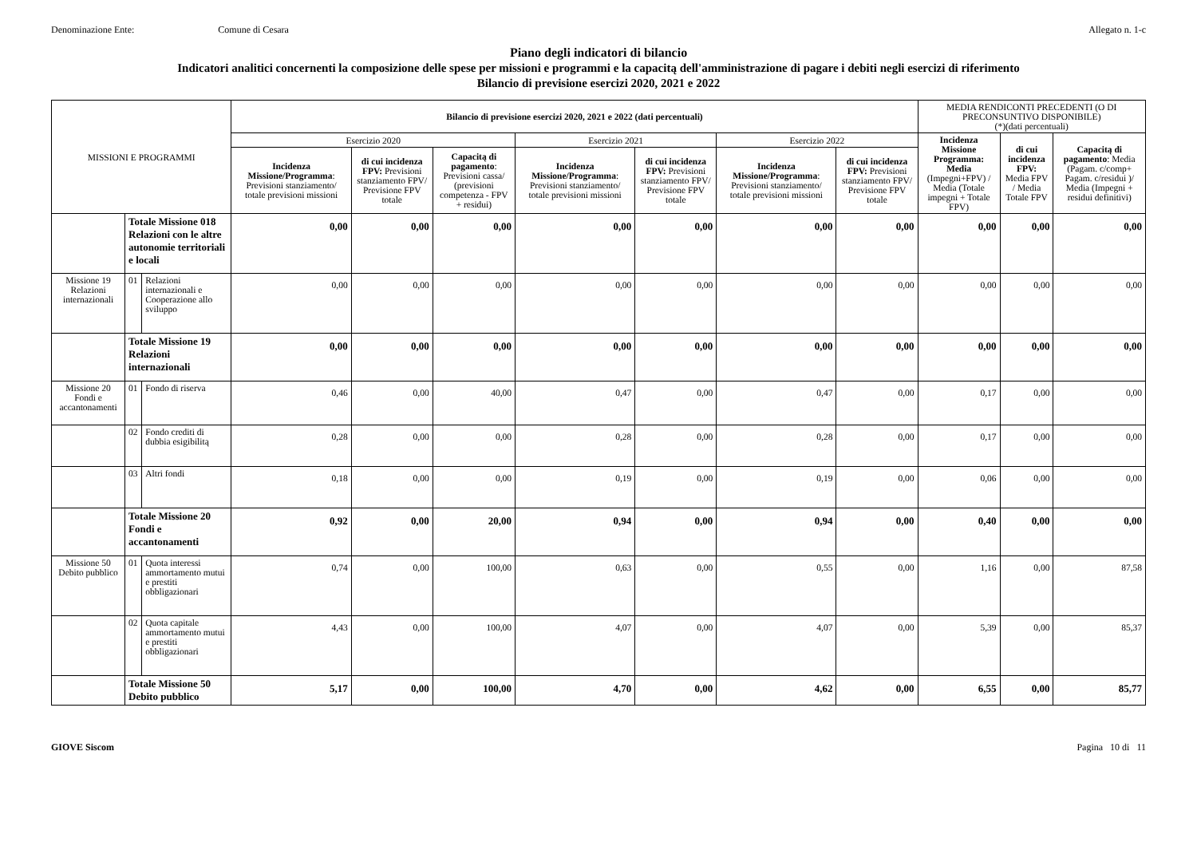Denominazione Ente: Comune di Cesara Allegato n. 1-c
Piano degli indicatori di bilancio
Indicatori analitici concernenti la composizione delle spese per missioni e programmi e la capacitą dell'amministrazione di pagare i debiti negli esercizi di riferimento
Bilancio di previsione esercizi 2020, 2021 e 2022
| MISSIONI E PROGRAMMI | | | Bilancio di previsione esercizi 2020, 2021 e 2022 (dati percentuali) | | | | | | | MEDIA RENDICONTI PRECEDENTI (O DI PRECONSUNTIVO DISPONIBILE) (*)(dati percentuali) | | |
| --- | --- | --- | --- | --- | --- | --- | --- | --- | --- | --- | --- | --- |
| | | | Esercizio 2020 | | | Esercizio 2021 | | Esercizio 2022 | | Incidenza Missione Programma: Media (Impegni+FPV) / Media (Totale impegni + Totale FPV) | di cui incidenza FPV: Media FPV / Media Totale FPV | Capacitą di pagamento : Media (Pagam. c/comp+ Pagam. c/residui )/ Media (Impegni + residui definitivi) |
| | | | Incidenza Missione/Programma : Previsioni stanziamento/ totale previsioni missioni | di cui incidenza FPV: Previsioni stanziamento FPV/ Previsione FPV totale | Capacitą di pagamento : Previsioni cassa/ (previsioni competenza - FPV + residui) | Incidenza Missione/Programma : Previsioni stanziamento/ totale previsioni missioni | di cui incidenza FPV: Previsioni stanziamento FPV/ Previsione FPV totale | Incidenza Missione/Programma : Previsioni stanziamento/ totale previsioni missioni | di cui incidenza FPV: Previsioni stanziamento FPV/ Previsione FPV totale | | | |
| | Totale Missione 018 Relazioni con le altre autonomie territoriali e locali | | 0,00 | 0,00 | 0,00 | 0,00 | 0,00 | 0,00 | 0,00 | 0,00 | 0,00 | 0,00 |
| Missione 19 Relazioni internazionali | 01 | Relazioni internazionali e Cooperazione allo sviluppo | 0,00 | 0,00 | 0,00 | 0,00 | 0,00 | 0,00 | 0,00 | 0,00 | 0,00 | 0,00 |
| | Totale Missione 19 Relazioni internazionali | | 0,00 | 0,00 | 0,00 | 0,00 | 0,00 | 0,00 | 0,00 | 0,00 | 0,00 | 0,00 |
| Missione 20 Fondi e accantonamenti | 01 | Fondo di riserva | 0,46 | 0,00 | 40,00 | 0,47 | 0,00 | 0,47 | 0,00 | 0,17 | 0,00 | 0,00 |
| | 02 | Fondo crediti di dubbia esigibilitą | 0,28 | 0,00 | 0,00 | 0,28 | 0,00 | 0,28 | 0,00 | 0,17 | 0,00 | 0,00 |
| | 03 | Altri fondi | 0,18 | 0,00 | 0,00 | 0,19 | 0,00 | 0,19 | 0,00 | 0,06 | 0,00 | 0,00 |
| | Totale Missione 20 Fondi e accantonamenti | | 0,92 | 0,00 | 20,00 | 0,94 | 0,00 | 0,94 | 0,00 | 0,40 | 0,00 | 0,00 |
| Missione 50 Debito pubblico | 01 | Quota interessi ammortamento mutui e prestiti obbligazionari | 0,74 | 0,00 | 100,00 | 0,63 | 0,00 | 0,55 | 0,00 | 1,16 | 0,00 | 87,58 |
| | 02 | Quota capitale ammortamento mutui e prestiti obbligazionari | 4,43 | 0,00 | 100,00 | 4,07 | 0,00 | 4,07 | 0,00 | 5,39 | 0,00 | 85,37 |
| | Totale Missione 50 Debito pubblico | | 5,17 | 0,00 | 100,00 | 4,70 | 0,00 | 4,62 | 0,00 | 6,55 | 0,00 | 85,77 |
GIOVE Siscom Pagina 10 di 11